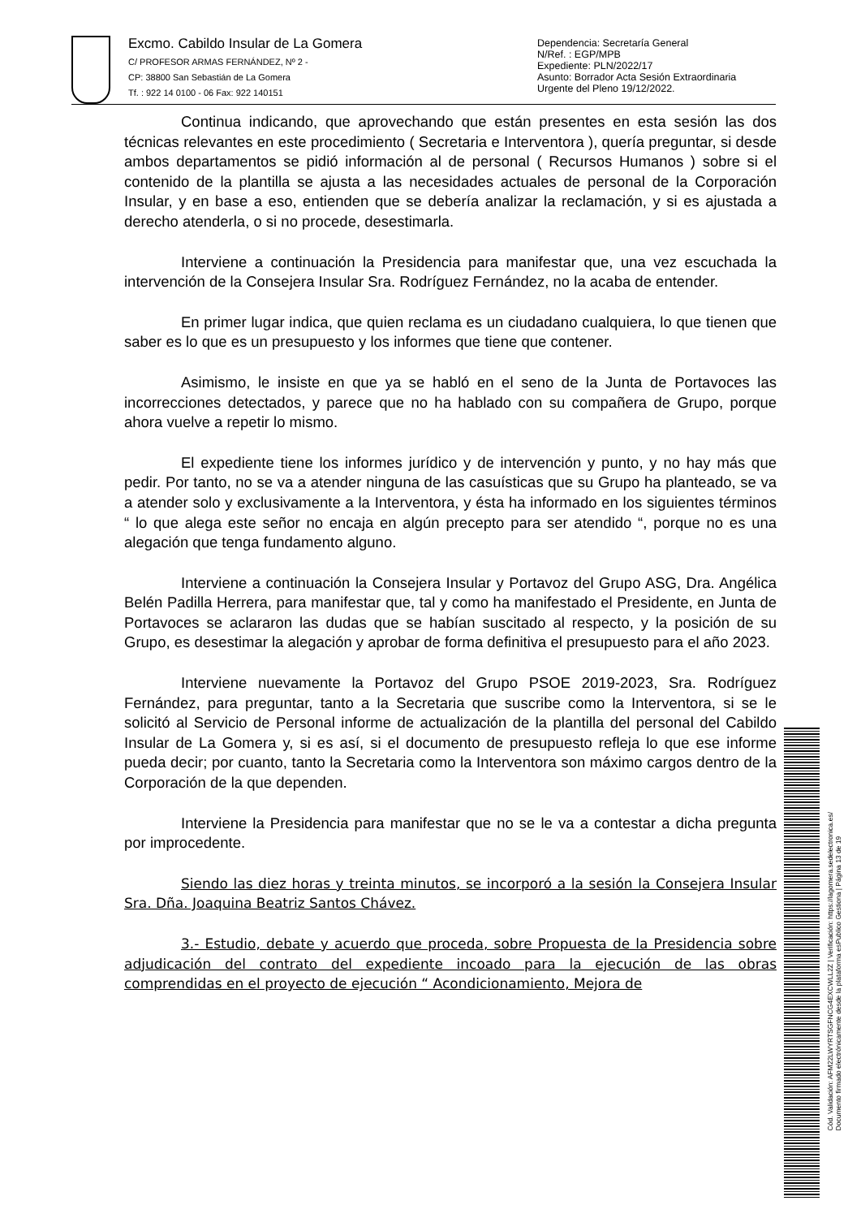Excmo. Cabildo Insular de La Gomera
C/ PROFESOR ARMAS FERNÁNDEZ, Nº 2 -
CP: 38800 San Sebastián de La Gomera
Tf. : 922 14 0100 - 06 Fax: 922 140151
Dependencia: Secretaría General
N/Ref. : EGP/MPB
Expediente: PLN/2022/17
Asunto: Borrador Acta Sesión Extraordinaria
Urgente del Pleno 19/12/2022.
Continua indicando, que aprovechando que están presentes en esta sesión las dos técnicas relevantes en este procedimiento ( Secretaria e Interventora ), quería preguntar, si desde ambos departamentos se pidió información al de personal ( Recursos Humanos ) sobre si el contenido de la plantilla se ajusta a las necesidades actuales de personal de la Corporación Insular, y en base a eso, entienden que se debería analizar la reclamación, y si es ajustada a derecho atenderla, o si no procede, desestimarla.
Interviene a continuación la Presidencia para manifestar que, una vez escuchada la intervención de la Consejera Insular Sra. Rodríguez Fernández, no la acaba de entender.
En primer lugar indica, que quien reclama es un ciudadano cualquiera, lo que tienen que saber es lo que es un presupuesto y los informes que tiene que contener.
Asimismo, le insiste en que ya se habló en el seno de la Junta de Portavoces las incorrecciones detectados, y parece que no ha hablado con su compañera de Grupo, porque ahora vuelve a repetir lo mismo.
El expediente tiene los informes jurídico y de intervención y punto, y no hay más que pedir. Por tanto, no se va a atender ninguna de las casuísticas que su Grupo ha planteado, se va a atender solo y exclusivamente a la Interventora, y ésta ha informado en los siguientes términos “ lo que alega este señor no encaja en algún precepto para ser atendido “, porque no es una alegación que tenga fundamento alguno.
Interviene a continuación la Consejera Insular y Portavoz del Grupo ASG, Dra. Angélica Belén Padilla Herrera, para manifestar que, tal y como ha manifestado el Presidente, en Junta de Portavoces se aclararon las dudas que se habían suscitado al respecto, y la posición de su Grupo, es desestimar la alegación y aprobar de forma definitiva el presupuesto para el año 2023.
Interviene nuevamente la Portavoz del Grupo PSOE 2019-2023, Sra. Rodríguez Fernández, para preguntar, tanto a la Secretaria que suscribe como la Interventora, si se le solicitó al Servicio de Personal informe de actualización de la plantilla del personal del Cabildo Insular de La Gomera y, si es así, si el documento de presupuesto refleja lo que ese informe pueda decir; por cuanto, tanto la Secretaria como la Interventora son máximo cargos dentro de la Corporación de la que dependen.
Interviene la Presidencia para manifestar que no se le va a contestar a dicha pregunta por improcedente.
Siendo las diez horas y treinta minutos, se incorporó a la sesión la Consejera Insular Sra. Dña. Joaquina Beatriz Santos Chávez.
3.- Estudio, debate y acuerdo que proceda, sobre Propuesta de la Presidencia sobre adjudicación del contrato del expediente incoado para la ejecución de las obras comprendidas en el proyecto de ejecución “ Acondicionamiento, Mejora de
Cód. Validación: AFM22LWYRTSGFNCG4EXCWLL2Z | Verificación: https://lagomera.sedelectronica.es/
Documento firmado electrónicamente desde la plataforma esPublico Gestiona | Página 13 de 19